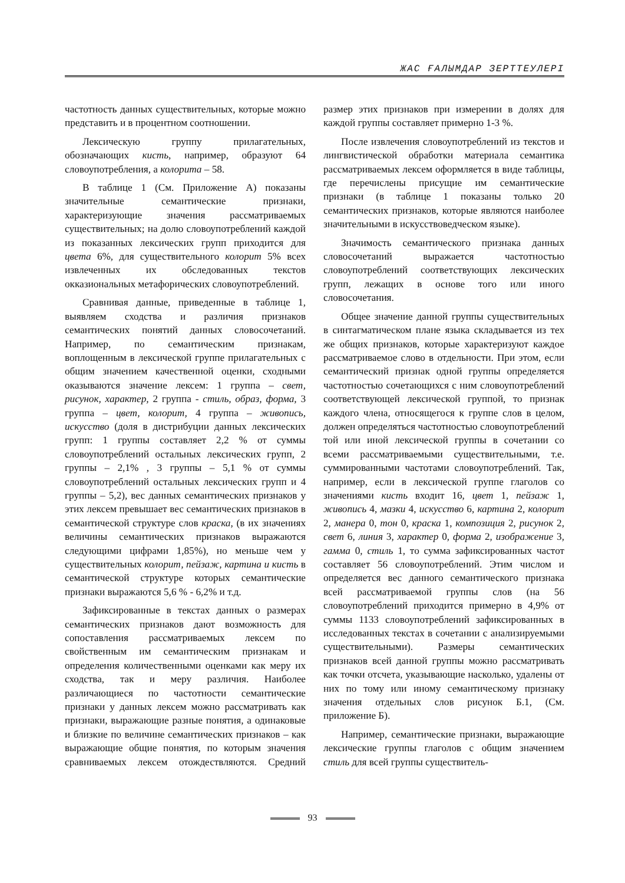ЖАС ҒАЛЫМДАР ЗЕРТТЕУЛЕРІ
частотность данных существительных, которые можно представить и в процентном соотношении.
Лексическую группу прилагательных, обозначающих кисть, например, образуют 64 словоупотребления, а колорита – 58.
В таблице 1 (См. Приложение А) показаны значительные семантические признаки, характеризующие значения рассматриваемых существительных; на долю словоупотреблений каждой из показанных лексических групп приходится для цвета 6%, для существительного колорит 5% всех извлеченных их обследованных текстов окказиональных метафорических словоупотреблений.
Сравнивая данные, приведенные в таблице 1, выявляем сходства и различия признаков семантических понятий данных словосочетаний. Например, по семантическим признакам, воплощенным в лексической группе прилагательных с общим значением качественной оценки, сходными оказываются значение лексем: 1 группа – свет, рисунок, характер, 2 группа - стиль, образ, форма, 3 группа – цвет, колорит, 4 группа – живопись, искусство (доля в дистрибуции данных лексических групп: 1 группы составляет 2,2 % от суммы словоупотреблений остальных лексических групп, 2 группы – 2,1% , 3 группы – 5,1 % от суммы словоупотреблений остальных лексических групп и 4 группы – 5,2), вес данных семантических признаков у этих лексем превышает вес семантических признаков в семантической структуре слов краска, (в их значениях величины семантических признаков выражаются следующими цифрами 1,85%), но меньше чем у существительных колорит, пейзаж, картина и кисть в семантической структуре которых семантические признаки выражаются 5,6 % - 6,2% и т.д.
Зафиксированные в текстах данных о размерах семантических признаков дают возможность для сопоставления рассматриваемых лексем по свойственным им семантическим признакам и определения количественными оценками как меру их сходства, так и меру различия. Наиболее различающиеся по частотности семантические признаки у данных лексем можно рассматривать как признаки, выражающие разные понятия, а одинаковые и близкие по величине семантических признаков – как выражающие общие понятия, по которым значения сравниваемых лексем отождествляются. Средний размер этих признаков при измерении в долях для каждой группы составляет примерно 1-3 %.
После извлечения словоупотреблений из текстов и лингвистической обработки материала семантика рассматриваемых лексем оформляется в виде таблицы, где перечислены присущие им семантические признаки (в таблице 1 показаны только 20 семантических признаков, которые являются наиболее значительными в искусствоведческом языке).
Значимость семантического признака данных словосочетаний выражается частотностью словоупотреблений соответствующих лексических групп, лежащих в основе того или иного словосочетания.
Общее значение данной группы существительных в синтагматическом плане языка складывается из тех же общих признаков, которые характеризуют каждое рассматриваемое слово в отдельности. При этом, если семантический признак одной группы определяется частотностью сочетающихся с ним словоупотреблений соответствующей лексической группой, то признак каждого члена, относящегося к группе слов в целом, должен определяться частотностью словоупотреблений той или иной лексической группы в сочетании со всеми рассматриваемыми существительными, т.е. суммированными частотами словоупотреблений. Так, например, если в лексической группе глаголов со значениями кисть входит 16, цвет 1, пейзаж 1, живопись 4, мазки 4, искусство 6, картина 2, колорит 2, манера 0, тон 0, краска 1, композиция 2, рисунок 2, свет 6, линия 3, характер 0, форма 2, изображение 3, гамма 0, стиль 1, то сумма зафиксированных частот составляет 56 словоупотреблений. Этим числом и определяется вес данного семантического признака всей рассматриваемой группы слов (на 56 словоупотреблений приходится примерно в 4,9% от суммы 1133 словоупотреблений зафиксированных в исследованных текстах в сочетании с анализируемыми существительными). Размеры семантических признаков всей данной группы можно рассматривать как точки отсчета, указывающие насколько, удалены от них по тому или иному семантическому признаку значения отдельных слов рисунок Б.1, (См. приложение Б).
Например, семантические признаки, выражающие лексические группы глаголов с общим значением стиль для всей группы существитель-
93